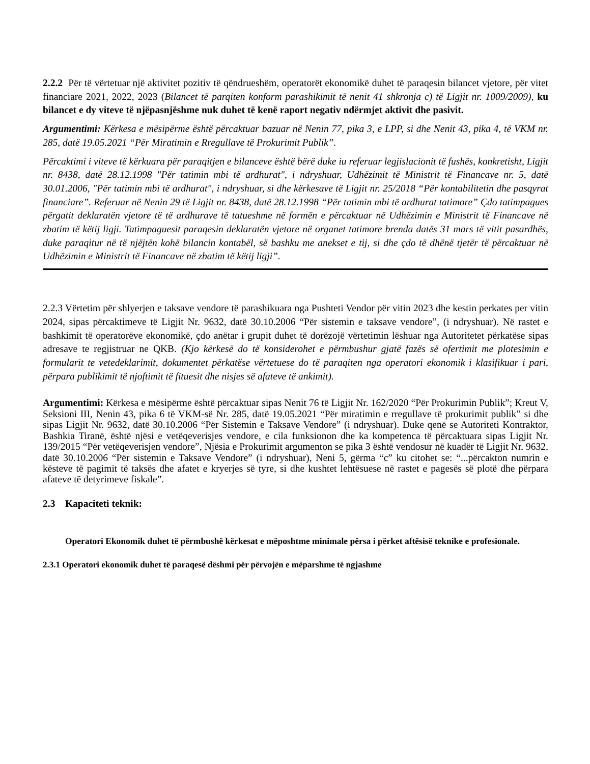2.2.2 Për të vërtetuar një aktivitet pozitiv të qëndrueshëm, operatorët ekonomikë duhet të paraqesin bilancet vjetore, për vitet financiare 2021, 2022, 2023 (Bilancet të parqiten konform parashikimit të nenit 41 shkronja c) të Ligjit nr. 1009/2009), ku bilancet e dy viteve të njëpasnjëshme nuk duhet të kenë raport negativ ndërmjet aktivit dhe pasivit.
Argumentimi: Kërkesa e mësipërme është përcaktuar bazuar në Nenin 77, pika 3, e LPP, si dhe Nenit 43, pika 4, të VKM nr. 285, datë 19.05.2021 “Për Miratimin e Rregullave të Prokurimit Publik”.
Përcaktimi i viteve të kërkuara për paraqitjen e bilanceve është bërë duke iu referuar legjislacionit të fushës, konkretisht, Ligjit nr. 8438, datë 28.12.1998 "Për tatimin mbi të ardhurat", i ndryshuar, Udhëzimit të Ministrit të Financave nr. 5, datë 30.01.2006, "Për tatimin mbi të ardhurat", i ndryshuar, si dhe kërkesave të Ligjit nr. 25/2018 “Për kontabilitetin dhe pasqyrat financiare”. Referuar në Nenin 29 të Ligjit nr. 8438, datë 28.12.1998 “Për tatimin mbi të ardhurat tatimore” Çdo tatimpagues përgatit deklaratën vjetore të të ardhurave të tatueshme në formën e përcaktuar në Udhëzimin e Ministrit të Financave në zbatim të këtij ligji. Tatimpaguesit paraqesin deklaratën vjetore në organet tatimore brenda datës 31 mars të vitit pasardhës, duke paraqitur në të njëjtën kohë bilancin kontabël, së bashku me anekset e tij, si dhe çdo të dhënë tjetër të përcaktuar në Udhëzimin e Ministrit të Financave në zbatim të këtij ligji”.
2.2.3 Vërtetim për shlyerjen e taksave vendore të parashikuara nga Pushteti Vendor për vitin 2023 dhe kestin perkates per vitin 2024, sipas përcaktimeve të Ligjit Nr. 9632, datë 30.10.2006 “Për sistemin e taksave vendore”, (i ndryshuar). Në rastet e bashkimit të operatorëve ekonomikë, çdo anëtar i grupit duhet të dorëzojë vërtetimin lëshuar nga Autoritetet përkatëse sipas adresave te regjistruar ne QKB. (Kjo kërkesë do të konsiderohet e përmbushur gjatë fazës së ofertimit me plotesimin e formularit te vetedeklarimit, dokumentet përkatëse vërtetuese do të paraqiten nga operatori ekonomik i klasifikuar i pari, përpara publikimit të njoftimit të fituesit dhe nisjes së afateve të ankimit).
Argumentimi: Kërkesa e mësipërme është përcaktuar sipas Nenit 76 të Ligjit Nr. 162/2020 “Për Prokurimin Publik”; Kreut V, Seksioni III, Nenin 43, pika 6 të VKM-së Nr. 285, datë 19.05.2021 “Për miratimin e rregullave të prokurimit publik” si dhe sipas Ligjit Nr. 9632, datë 30.10.2006 “Për Sistemin e Taksave Vendore” (i ndryshuar). Duke qenë se Autoriteti Kontraktor, Bashkia Tiranë, është njësi e vetëqeverisjes vendore, e cila funksionon dhe ka kompetenca të përcaktuara sipas Ligjit Nr. 139/2015 “Për vetëqeverisjen vendore”, Njësia e Prokurimit argumenton se pika 3 është vendosur në kuadër të Ligjit Nr. 9632, datë 30.10.2006 “Për sistemin e Taksave Vendore” (i ndryshuar), Neni 5, gërma “c” ku citohet se: “...përcakton numrin e kësteve të pagimit të taksës dhe afatet e kryerjes së tyre, si dhe kushtet lehtësuese në rastet e pagesës së plotë dhe përpara afateve të detyrimeve fiskale”.
2.3 Kapaciteti teknik:
Operatori Ekonomik duhet të përmbushë kërkesat e mëposhtme minimale përsa i përket aftësisë teknike e profesionale.
2.3.1 Operatori ekonomik duhet të paraqesë dëshmi për përvojën e mëparshme të ngjashme